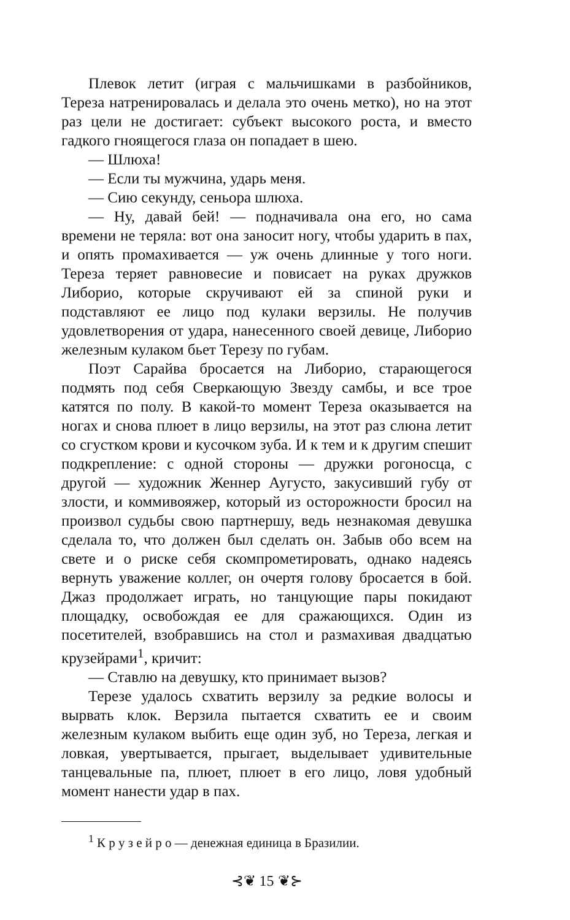Плевок летит (играя с мальчишками в разбойников, Тереза натренировалась и делала это очень метко), но на этот раз цели не достигает: субъект высокого роста, и вместо гадкого гноящегося глаза он попадает в шею.
— Шлюха!
— Если ты мужчина, ударь меня.
— Сию секунду, сеньора шлюха.
— Ну, давай бей! — подначивала она его, но сама времени не теряла: вот она заносит ногу, чтобы ударить в пах, и опять промахивается — уж очень длинные у того ноги. Тереза теряет равновесие и повисает на руках дружков Либорио, которые скручивают ей за спиной руки и подставляют ее лицо под кулаки верзилы. Не получив удовлетворения от удара, нанесенного своей девице, Либорио железным кулаком бьет Терезу по губам.
Поэт Сарайва бросается на Либорио, старающегося подмять под себя Сверкающую Звезду самбы, и все трое катятся по полу. В какой-то момент Тереза оказывается на ногах и снова плюет в лицо верзилы, на этот раз слюна летит со сгустком крови и кусочком зуба. И к тем и к другим спешит подкрепление: с одной стороны — дружки рогоносца, с другой — художник Женнер Аугусто, закусивший губу от злости, и коммивояжер, который из осторожности бросил на произвол судьбы свою партнершу, ведь незнакомая девушка сделала то, что должен был сделать он. Забыв обо всем на свете и о риске себя скомпрометировать, однако надеясь вернуть уважение коллег, он очертя голову бросается в бой. Джаз продолжает играть, но танцующие пары покидают площадку, освобождая ее для сражающихся. Один из посетителей, взобравшись на стол и размахивая двадцатью крузейрами<sup>1</sup>, кричит:
— Ставлю на девушку, кто принимает вызов?
Терезе удалось схватить верзилу за редкие волосы и вырвать клок. Верзила пытается схватить ее и своим железным кулаком выбить еще один зуб, но Тереза, легкая и ловкая, увертывается, прыгает, выделывает удивительные танцевальные па, плюет, плюет в его лицо, ловя удобный момент нанести удар в пах.
<sup>1</sup> К р у з е й р о — денежная единица в Бразилии.
⊰❦ 15 ❦⊱